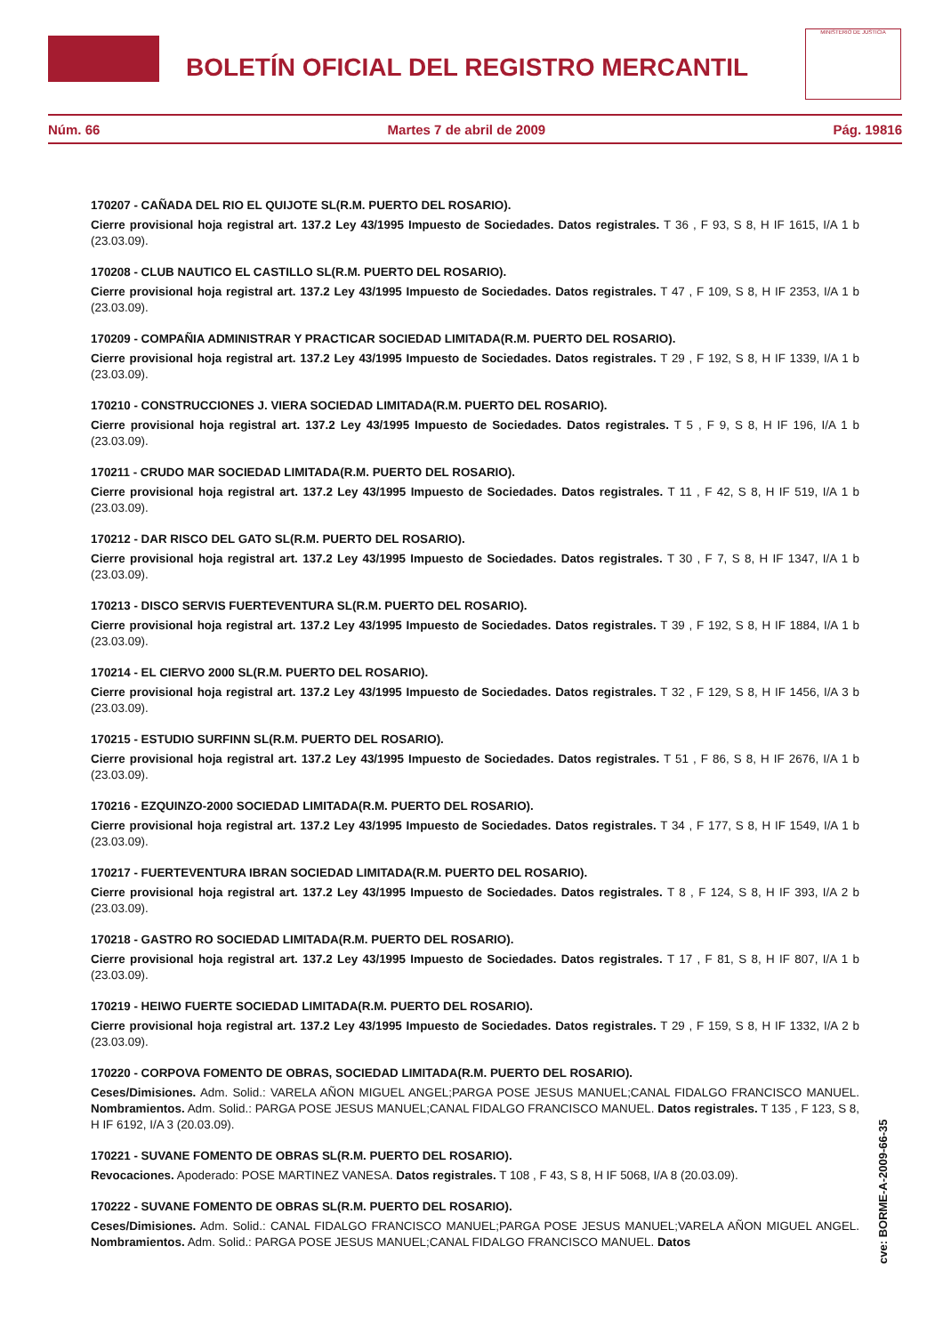BOLETÍN OFICIAL DEL REGISTRO MERCANTIL
MINISTERIO DE JUSTICIA
Núm. 66 Martes 7 de abril de 2009 Pág. 19816
170207 - CAÑADA DEL RIO EL QUIJOTE SL(R.M. PUERTO DEL ROSARIO).
Cierre provisional hoja registral art. 137.2 Ley 43/1995 Impuesto de Sociedades. Datos registrales. T 36 , F 93, S 8, H IF 1615, I/A 1 b (23.03.09).
170208 - CLUB NAUTICO EL CASTILLO SL(R.M. PUERTO DEL ROSARIO).
Cierre provisional hoja registral art. 137.2 Ley 43/1995 Impuesto de Sociedades. Datos registrales. T 47 , F 109, S 8, H IF 2353, I/A 1 b (23.03.09).
170209 - COMPAÑIA ADMINISTRAR Y PRACTICAR SOCIEDAD LIMITADA(R.M. PUERTO DEL ROSARIO).
Cierre provisional hoja registral art. 137.2 Ley 43/1995 Impuesto de Sociedades. Datos registrales. T 29 , F 192, S 8, H IF 1339, I/A 1 b (23.03.09).
170210 - CONSTRUCCIONES J. VIERA SOCIEDAD LIMITADA(R.M. PUERTO DEL ROSARIO).
Cierre provisional hoja registral art. 137.2 Ley 43/1995 Impuesto de Sociedades. Datos registrales. T 5 , F 9, S 8, H IF 196, I/A 1 b (23.03.09).
170211 - CRUDO MAR SOCIEDAD LIMITADA(R.M. PUERTO DEL ROSARIO).
Cierre provisional hoja registral art. 137.2 Ley 43/1995 Impuesto de Sociedades. Datos registrales. T 11 , F 42, S 8, H IF 519, I/A 1 b (23.03.09).
170212 - DAR RISCO DEL GATO SL(R.M. PUERTO DEL ROSARIO).
Cierre provisional hoja registral art. 137.2 Ley 43/1995 Impuesto de Sociedades. Datos registrales. T 30 , F 7, S 8, H IF 1347, I/A 1 b (23.03.09).
170213 - DISCO SERVIS FUERTEVENTURA SL(R.M. PUERTO DEL ROSARIO).
Cierre provisional hoja registral art. 137.2 Ley 43/1995 Impuesto de Sociedades. Datos registrales. T 39 , F 192, S 8, H IF 1884, I/A 1 b (23.03.09).
170214 - EL CIERVO 2000 SL(R.M. PUERTO DEL ROSARIO).
Cierre provisional hoja registral art. 137.2 Ley 43/1995 Impuesto de Sociedades. Datos registrales. T 32 , F 129, S 8, H IF 1456, I/A 3 b (23.03.09).
170215 - ESTUDIO SURFINN SL(R.M. PUERTO DEL ROSARIO).
Cierre provisional hoja registral art. 137.2 Ley 43/1995 Impuesto de Sociedades. Datos registrales. T 51 , F 86, S 8, H IF 2676, I/A 1 b (23.03.09).
170216 - EZQUINZO-2000 SOCIEDAD LIMITADA(R.M. PUERTO DEL ROSARIO).
Cierre provisional hoja registral art. 137.2 Ley 43/1995 Impuesto de Sociedades. Datos registrales. T 34 , F 177, S 8, H IF 1549, I/A 1 b (23.03.09).
170217 - FUERTEVENTURA IBRAN SOCIEDAD LIMITADA(R.M. PUERTO DEL ROSARIO).
Cierre provisional hoja registral art. 137.2 Ley 43/1995 Impuesto de Sociedades. Datos registrales. T 8 , F 124, S 8, H IF 393, I/A 2 b (23.03.09).
170218 - GASTRO RO SOCIEDAD LIMITADA(R.M. PUERTO DEL ROSARIO).
Cierre provisional hoja registral art. 137.2 Ley 43/1995 Impuesto de Sociedades. Datos registrales. T 17 , F 81, S 8, H IF 807, I/A 1 b (23.03.09).
170219 - HEIWO FUERTE SOCIEDAD LIMITADA(R.M. PUERTO DEL ROSARIO).
Cierre provisional hoja registral art. 137.2 Ley 43/1995 Impuesto de Sociedades. Datos registrales. T 29 , F 159, S 8, H IF 1332, I/A 2 b (23.03.09).
170220 - CORPOVA FOMENTO DE OBRAS, SOCIEDAD LIMITADA(R.M. PUERTO DEL ROSARIO).
Ceses/Dimisiones. Adm. Solid.: VARELA AÑON MIGUEL ANGEL;PARGA POSE JESUS MANUEL;CANAL FIDALGO FRANCISCO MANUEL. Nombramientos. Adm. Solid.: PARGA POSE JESUS MANUEL;CANAL FIDALGO FRANCISCO MANUEL. Datos registrales. T 135 , F 123, S 8, H IF 6192, I/A 3 (20.03.09).
170221 - SUVANE FOMENTO DE OBRAS SL(R.M. PUERTO DEL ROSARIO).
Revocaciones. Apoderado: POSE MARTINEZ VANESA. Datos registrales. T 108 , F 43, S 8, H IF 5068, I/A 8 (20.03.09).
170222 - SUVANE FOMENTO DE OBRAS SL(R.M. PUERTO DEL ROSARIO).
Ceses/Dimisiones. Adm. Solid.: CANAL FIDALGO FRANCISCO MANUEL;PARGA POSE JESUS MANUEL;VARELA AÑON MIGUEL ANGEL. Nombramientos. Adm. Solid.: PARGA POSE JESUS MANUEL;CANAL FIDALGO FRANCISCO MANUEL. Datos
cve: BORME-A-2009-66-35